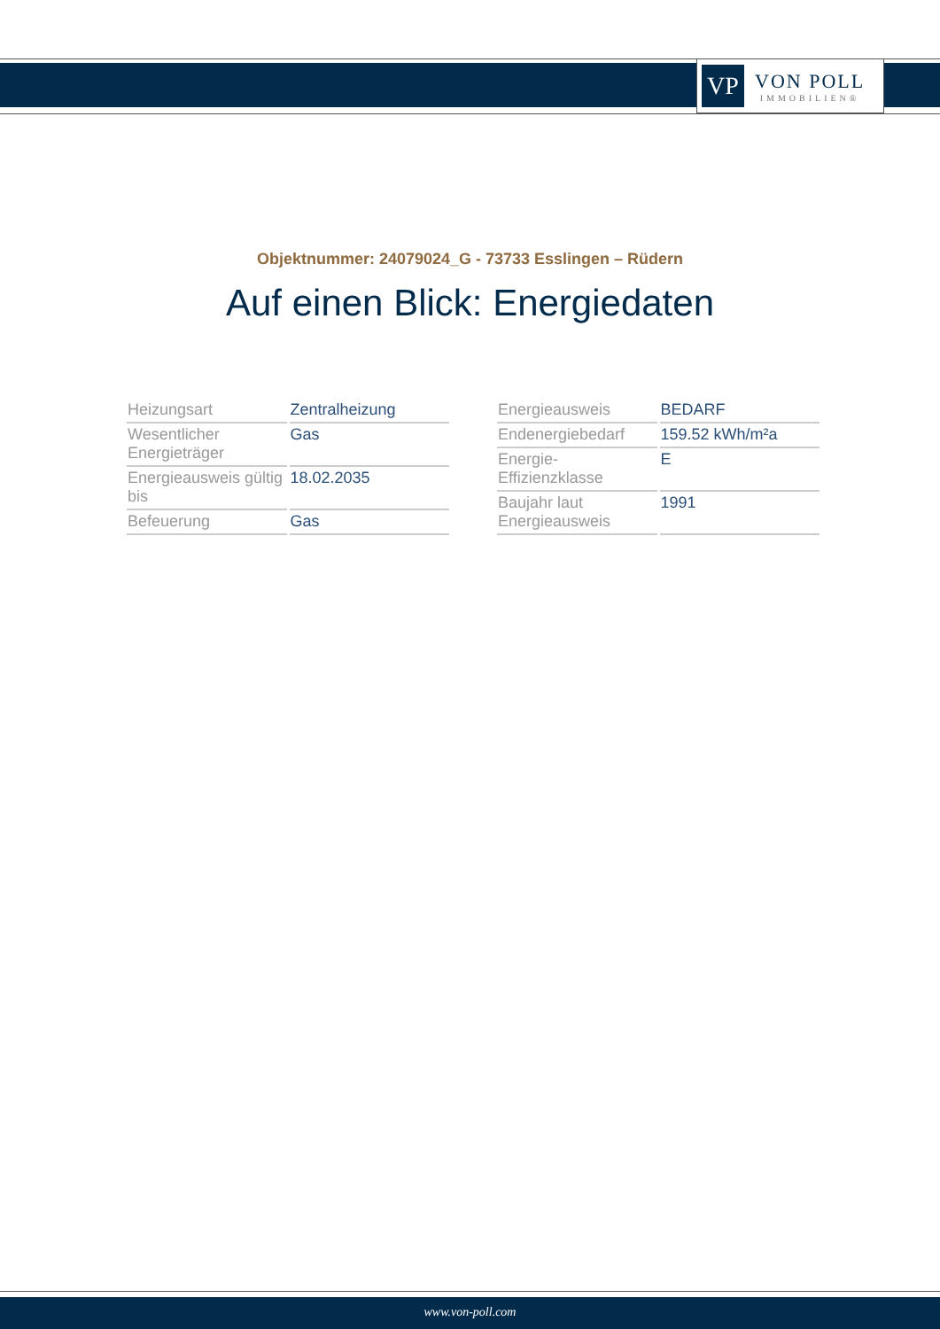VP
VON POLL
IMMOBILIEN®
Objektnummer: 24079024_G - 73733 Esslingen – Rüdern
Auf einen Blick: Energiedaten
| Heizungsart | Zentralheizung |
| Wesentlicher Energieträger | Gas |
| Energieausweis gültig bis | 18.02.2035 |
| Befeuerung | Gas |
| Energieausweis | BEDARF |
| Endenergiebedarf | 159.52 kWh/m²a |
| Energie-Effizienzklasse | E |
| Baujahr laut Energieausweis | 1991 |
www.von-poll.com